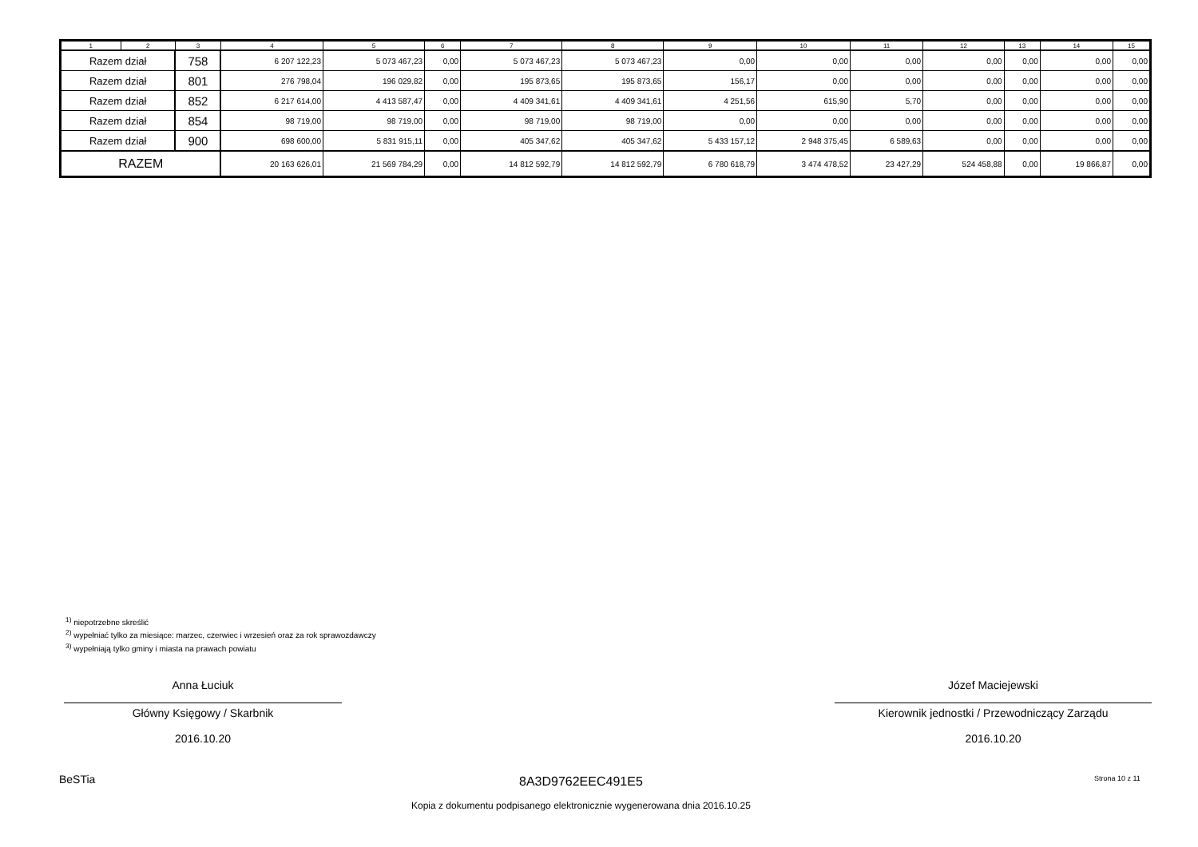| 1 | 2 | 3 | 4 | 5 | 6 | 7 | 8 | 9 | 10 | 11 | 12 | 13 | 14 | 15 |
| Razem dział | | 758 | 6 207 122,23 | 5 073 467,23 | 0,00 | 5 073 467,23 | 5 073 467,23 | 0,00 | 0,00 | 0,00 | 0,00 | 0,00 | 0,00 | 0,00 |
| Razem dział | | 801 | 276 798,04 | 196 029,82 | 0,00 | 195 873,65 | 195 873,65 | 156,17 | 0,00 | 0,00 | 0,00 | 0,00 | 0,00 | 0,00 |
| Razem dział | | 852 | 6 217 614,00 | 4 413 587,47 | 0,00 | 4 409 341,61 | 4 409 341,61 | 4 251,56 | 615,90 | 5,70 | 0,00 | 0,00 | 0,00 | 0,00 |
| Razem dział | | 854 | 98 719,00 | 98 719,00 | 0,00 | 98 719,00 | 98 719,00 | 0,00 | 0,00 | 0,00 | 0,00 | 0,00 | 0,00 | 0,00 |
| Razem dział | | 900 | 698 600,00 | 5 831 915,11 | 0,00 | 405 347,62 | 405 347,62 | 5 433 157,12 | 2 948 375,45 | 6 589,63 | 0,00 | 0,00 | 0,00 | 0,00 |
| RAZEM | | | 20 163 626,01 | 21 569 784,29 | 0,00 | 14 812 592,79 | 14 812 592,79 | 6 780 618,79 | 3 474 478,52 | 23 427,29 | 524 458,88 | 0,00 | 19 866,87 | 0,00 |
<sup>1)</sup> niepotrzebne skreślić
<sup>2)</sup> wypełniać tylko za miesiące: marzec, czerwiec i wrzesień oraz za rok sprawozdawczy
<sup>3)</sup> wypełniają tylko gminy i miasta na prawach powiatu
Anna Łuciuk
Główny Księgowy / Skarbnik
2016.10.20
Józef Maciejewski
Kierownik jednostki / Przewodniczący Zarządu
2016.10.20
BeSTia 8A3D9762EEC491E5 Strona 10 z 11
Kopia z dokumentu podpisanego elektronicznie wygenerowana dnia 2016.10.25